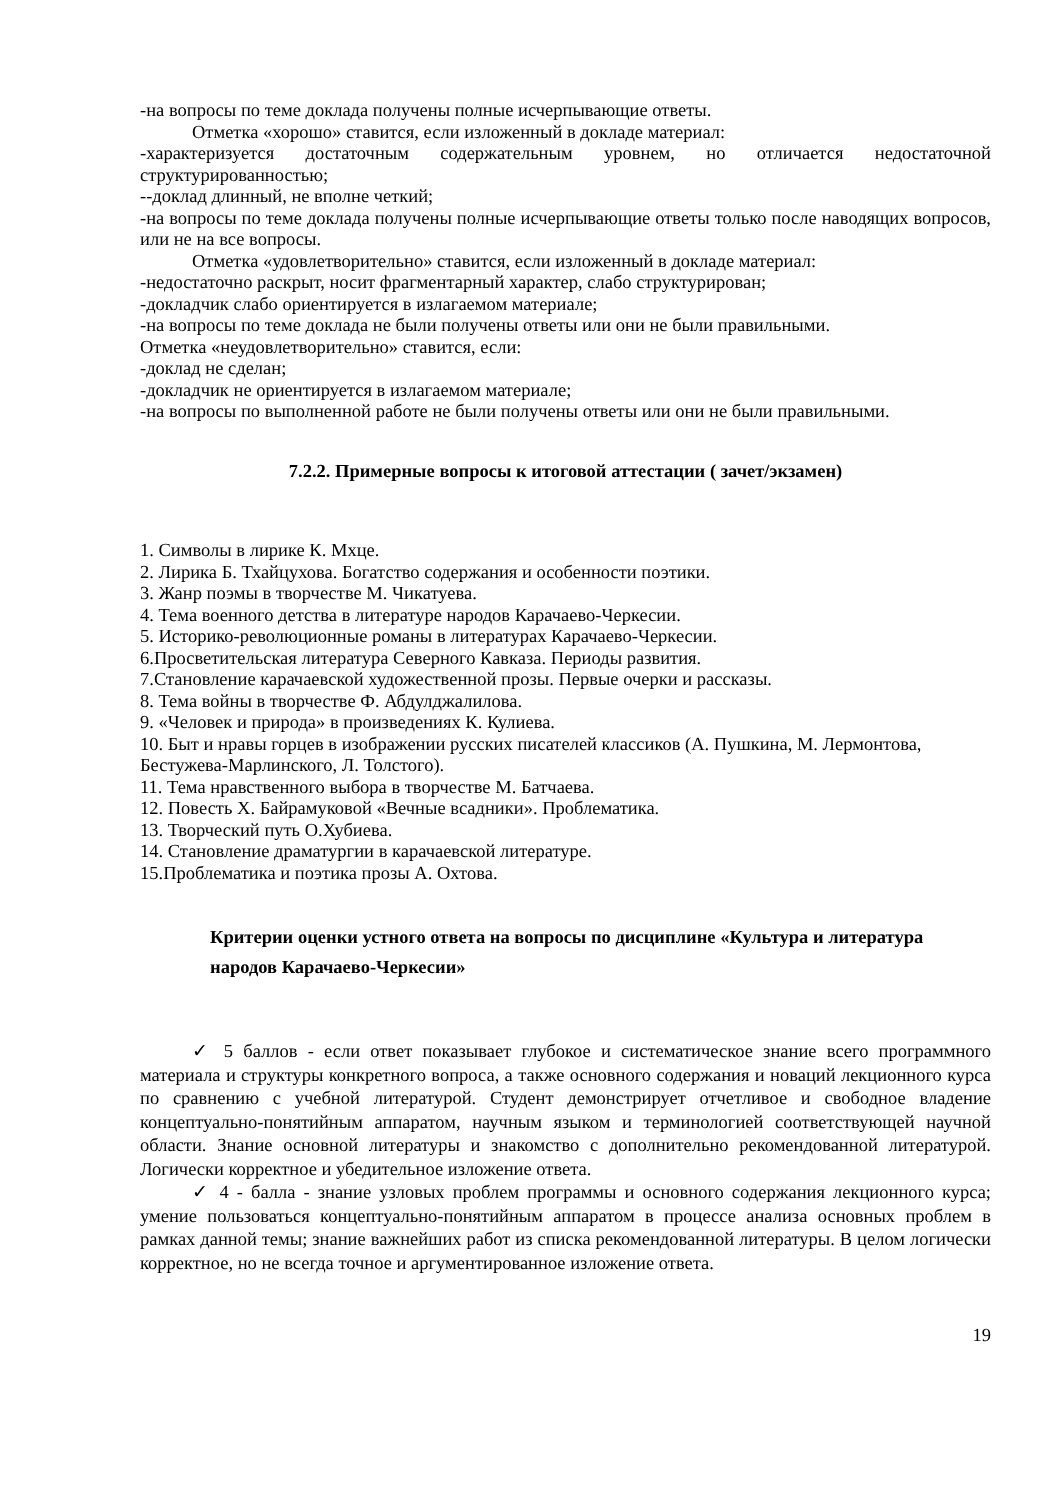-на вопросы по теме доклада получены полные исчерпывающие ответы.
Отметка «хорошо» ставится, если изложенный в докладе материал:
-характеризуется достаточным содержательным уровнем, но отличается недостаточной структурированностью;
--доклад длинный, не вполне четкий;
-на вопросы по теме доклада получены полные исчерпывающие ответы только после наводящих вопросов, или не на все вопросы.
Отметка «удовлетворительно» ставится, если изложенный в докладе материал:
-недостаточно раскрыт, носит фрагментарный характер, слабо структурирован;
-докладчик слабо ориентируется в излагаемом материале;
-на вопросы по теме доклада не были получены ответы или они не были правильными.
Отметка «неудовлетворительно» ставится, если:
-доклад не сделан;
-докладчик не ориентируется в излагаемом материале;
-на вопросы по выполненной работе не были получены ответы или они не были правильными.
7.2.2. Примерные вопросы к итоговой аттестации ( зачет/экзамен)
1. Символы в лирике К. Мхце.
2. Лирика Б. Тхайцухова. Богатство содержания и особенности поэтики.
3. Жанр поэмы в творчестве М. Чикатуева.
4. Тема военного детства в литературе народов Карачаево-Черкесии.
5. Историко-революционные романы в литературах Карачаево-Черкесии.
6.Просветительская литература Северного Кавказа. Периоды развития.
7.Становление карачаевской художественной прозы. Первые очерки и рассказы.
8. Тема войны в творчестве Ф. Абдулджалилова.
9. «Человек и природа» в произведениях К. Кулиева.
10. Быт и нравы горцев в изображении русских писателей классиков (А. Пушкина, М. Лермонтова, Бестужева-Марлинского, Л. Толстого).
11. Тема нравственного выбора в творчестве М. Батчаева.
12. Повесть Х. Байрамуковой «Вечные всадники». Проблематика.
13. Творческий путь О.Хубиева.
14. Становление драматургии в карачаевской литературе.
15.Проблематика и поэтика прозы А. Охтова.
Критерии оценки устного ответа на вопросы по дисциплине «Культура и литература народов Карачаево-Черкесии»
✓ 5 баллов - если ответ показывает глубокое и систематическое знание всего программного материала и структуры конкретного вопроса, а также основного содержания и новаций лекционного курса по сравнению с учебной литературой. Студент демонстрирует отчетливое и свободное владение концептуально-понятийным аппаратом, научным языком и терминологией соответствующей научной области. Знание основной литературы и знакомство с дополнительно рекомендованной литературой. Логически корректное и убедительное изложение ответа.
✓ 4 - балла - знание узловых проблем программы и основного содержания лекционного курса; умение пользоваться концептуально-понятийным аппаратом в процессе анализа основных проблем в рамках данной темы; знание важнейших работ из списка рекомендованной литературы. В целом логически корректное, но не всегда точное и аргументированное изложение ответа.
19